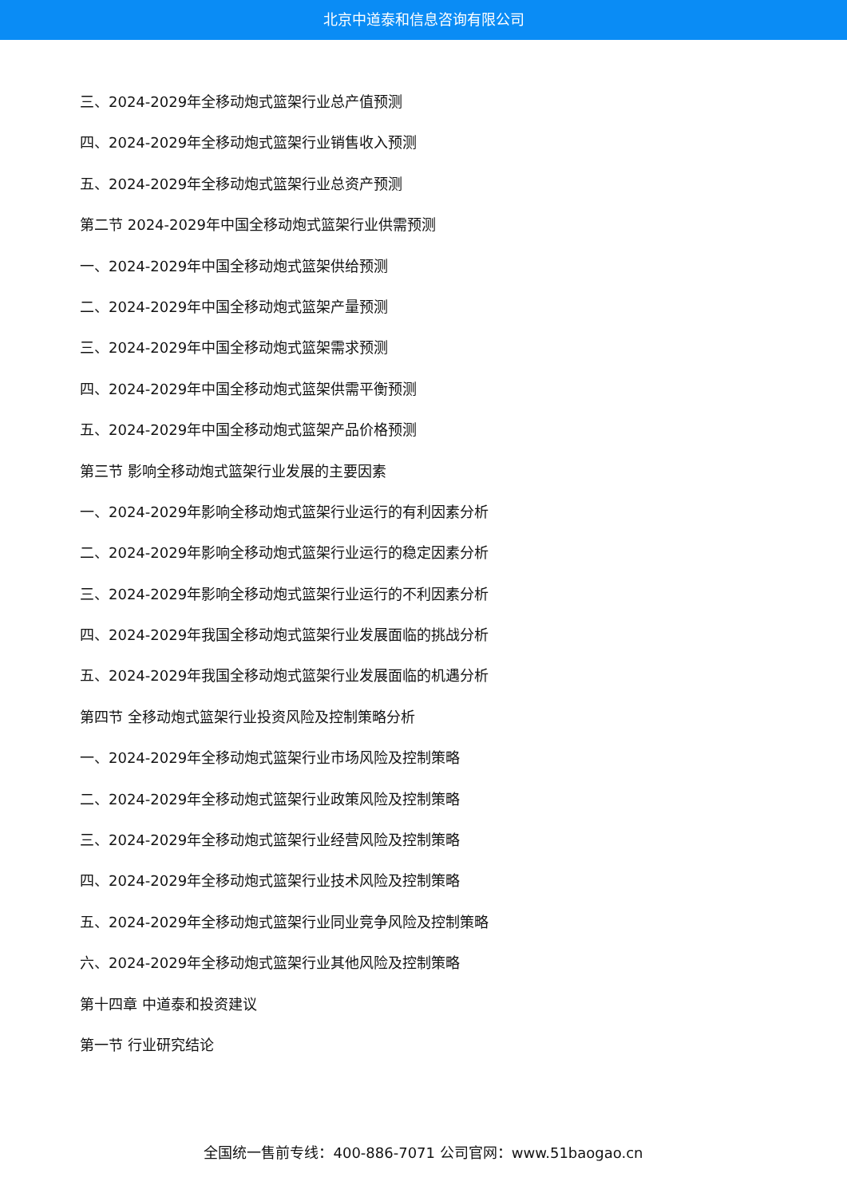北京中道泰和信息咨询有限公司
三、2024-2029年全移动炮式篮架行业总产值预测
四、2024-2029年全移动炮式篮架行业销售收入预测
五、2024-2029年全移动炮式篮架行业总资产预测
第二节 2024-2029年中国全移动炮式篮架行业供需预测
一、2024-2029年中国全移动炮式篮架供给预测
二、2024-2029年中国全移动炮式篮架产量预测
三、2024-2029年中国全移动炮式篮架需求预测
四、2024-2029年中国全移动炮式篮架供需平衡预测
五、2024-2029年中国全移动炮式篮架产品价格预测
第三节 影响全移动炮式篮架行业发展的主要因素
一、2024-2029年影响全移动炮式篮架行业运行的有利因素分析
二、2024-2029年影响全移动炮式篮架行业运行的稳定因素分析
三、2024-2029年影响全移动炮式篮架行业运行的不利因素分析
四、2024-2029年我国全移动炮式篮架行业发展面临的挑战分析
五、2024-2029年我国全移动炮式篮架行业发展面临的机遇分析
第四节 全移动炮式篮架行业投资风险及控制策略分析
一、2024-2029年全移动炮式篮架行业市场风险及控制策略
二、2024-2029年全移动炮式篮架行业政策风险及控制策略
三、2024-2029年全移动炮式篮架行业经营风险及控制策略
四、2024-2029年全移动炮式篮架行业技术风险及控制策略
五、2024-2029年全移动炮式篮架行业同业竞争风险及控制策略
六、2024-2029年全移动炮式篮架行业其他风险及控制策略
第十四章 中道泰和投资建议
第一节 行业研究结论
全国统一售前专线：400-886-7071 公司官网：www.51baogao.cn